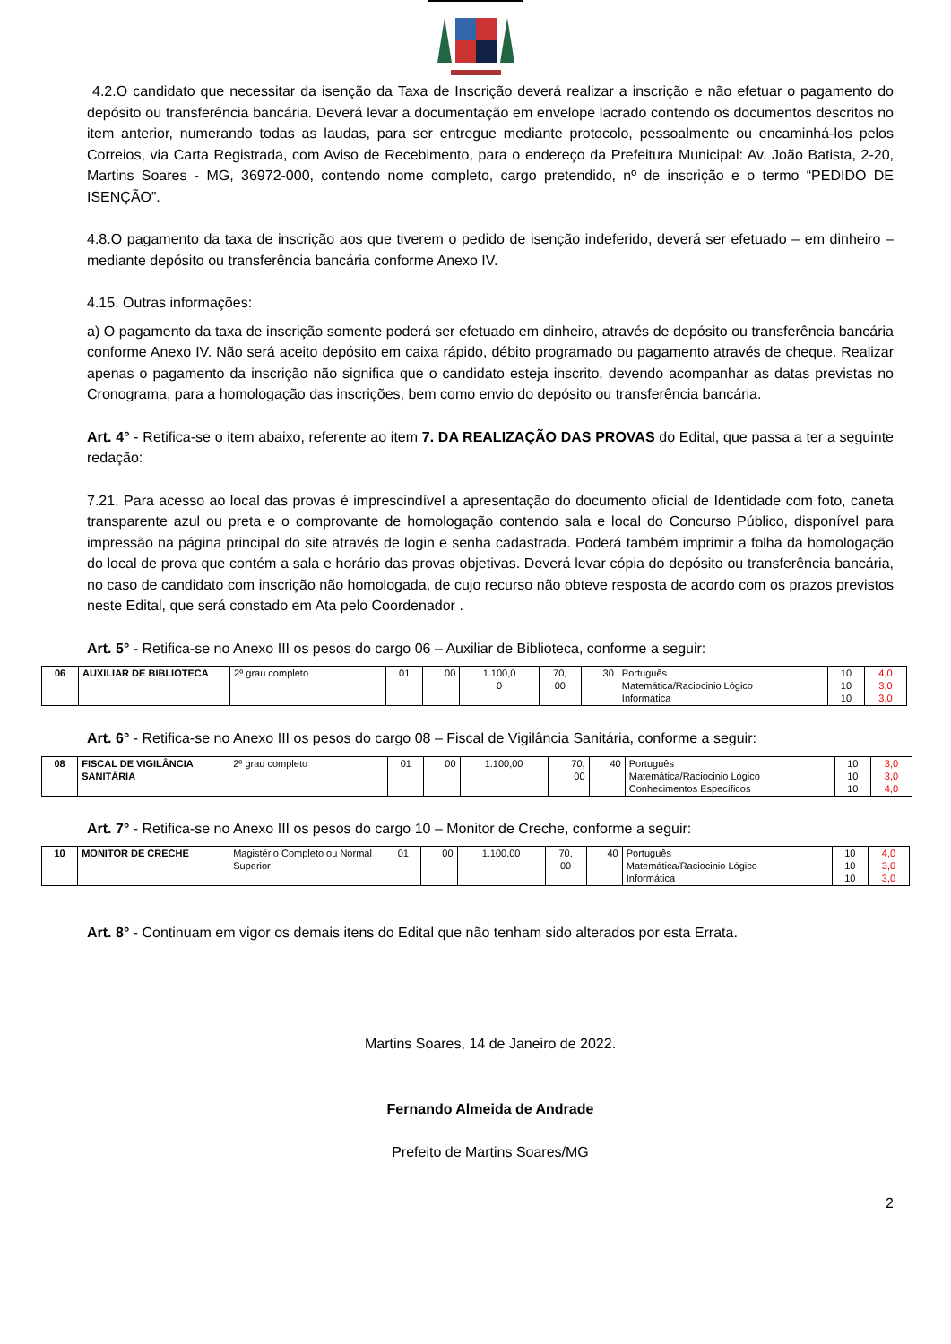4.2.O candidato que necessitar da isenção da Taxa de Inscrição deverá realizar a inscrição e não efetuar o pagamento do depósito ou transferência bancária. Deverá levar a documentação em envelope lacrado contendo os documentos descritos no item anterior, numerando todas as laudas, para ser entregue mediante protocolo, pessoalmente ou encaminhá-los pelos Correios, via Carta Registrada, com Aviso de Recebimento, para o endereço da Prefeitura Municipal: Av. João Batista, 2-20, Martins Soares - MG, 36972-000, contendo nome completo, cargo pretendido, nº de inscrição e o termo “PEDIDO DE ISENÇÃO”.
4.8.O pagamento da taxa de inscrição aos que tiverem o pedido de isenção indeferido, deverá ser efetuado – em dinheiro – mediante depósito ou transferência bancária conforme Anexo IV.
4.15. Outras informações:
a) O pagamento da taxa de inscrição somente poderá ser efetuado em dinheiro, através de depósito ou transferência bancária conforme Anexo IV. Não será aceito depósito em caixa rápido, débito programado ou pagamento através de cheque. Realizar apenas o pagamento da inscrição não significa que o candidato esteja inscrito, devendo acompanhar as datas previstas no Cronograma, para a homologação das inscrições, bem como envio do depósito ou transferência bancária.
Art. 4° - Retifica-se o item abaixo, referente ao item 7. DA REALIZAÇÃO DAS PROVAS do Edital, que passa a ter a seguinte redação:
7.21. Para acesso ao local das provas é imprescindível a apresentação do documento oficial de Identidade com foto, caneta transparente azul ou preta e o comprovante de homologação contendo sala e local do Concurso Público, disponível para impressão na página principal do site através de login e senha cadastrada. Poderá também imprimir a folha da homologação do local de prova que contém a sala e horário das provas objetivas. Deverá levar cópia do depósito ou transferência bancária, no caso de candidato com inscrição não homologada, de cujo recurso não obteve resposta de acordo com os prazos previstos neste Edital, que será constado em Ata pelo Coordenador .
Art. 5° - Retifica-se no Anexo III os pesos do cargo 06 – Auxiliar de Biblioteca, conforme a seguir:
| 06 | AUXILIAR DE BIBLIOTECA | 2º grau completo | 01 | 00 | 1.100,0 0 | 70, 00 | 30 | Português Matemática/Raciocinio Lógico Informática | 10 10 10 | 4,0 3,0 3,0 |
Art. 6° - Retifica-se no Anexo III os pesos do cargo 08 – Fiscal de Vigilância Sanitária, conforme a seguir:
| 08 | FISCAL DE VIGILÂNCIA SANITÁRIA | 2º grau completo | 01 | 00 | 1.100,00 | 70, 00 | 40 | Português Matemática/Raciocinio Lógico Conhecimentos Específicos | 10 10 10 | 3,0 3,0 4,0 |
Art. 7° - Retifica-se no Anexo III os pesos do cargo 10 – Monitor de Creche, conforme a seguir:
| 10 | MONITOR DE CRECHE | Magistério Completo ou Normal Superior | 01 | 00 | 1.100,00 | 70, 00 | 40 | Português Matemática/Raciocinio Lógico Informática | 10 10 10 | 4,0 3,0 3,0 |
Art. 8° - Continuam em vigor os demais itens do Edital que não tenham sido alterados por esta Errata.
Martins Soares, 14 de Janeiro de 2022.
Fernando Almeida de Andrade
Prefeito de Martins Soares/MG
2